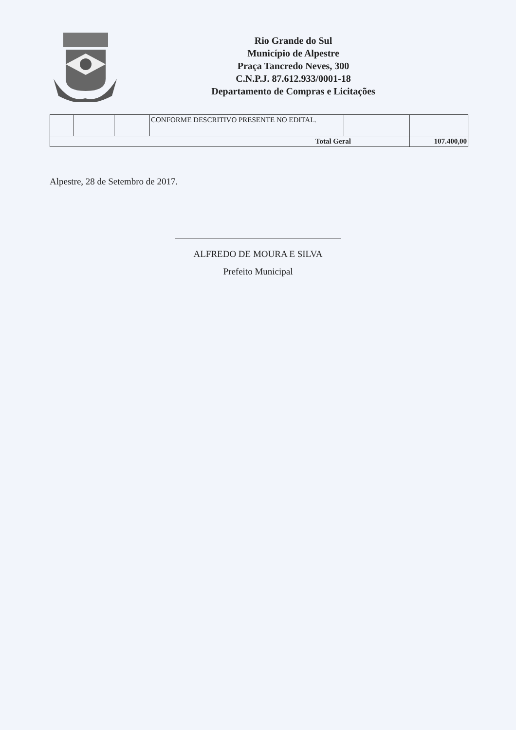Rio Grande do Sul
Município de Alpestre
Praça Tancredo Neves, 300
C.N.P.J. 87.612.933/0001-18
Departamento de Compras e Licitações
| | | | CONFORME DESCRITIVO PRESENTE NO EDITAL. | | |
| Total Geral | | | | | 107.400,00 |
Alpestre, 28 de Setembro de 2017.
ALFREDO DE MOURA E SILVA
Prefeito Municipal